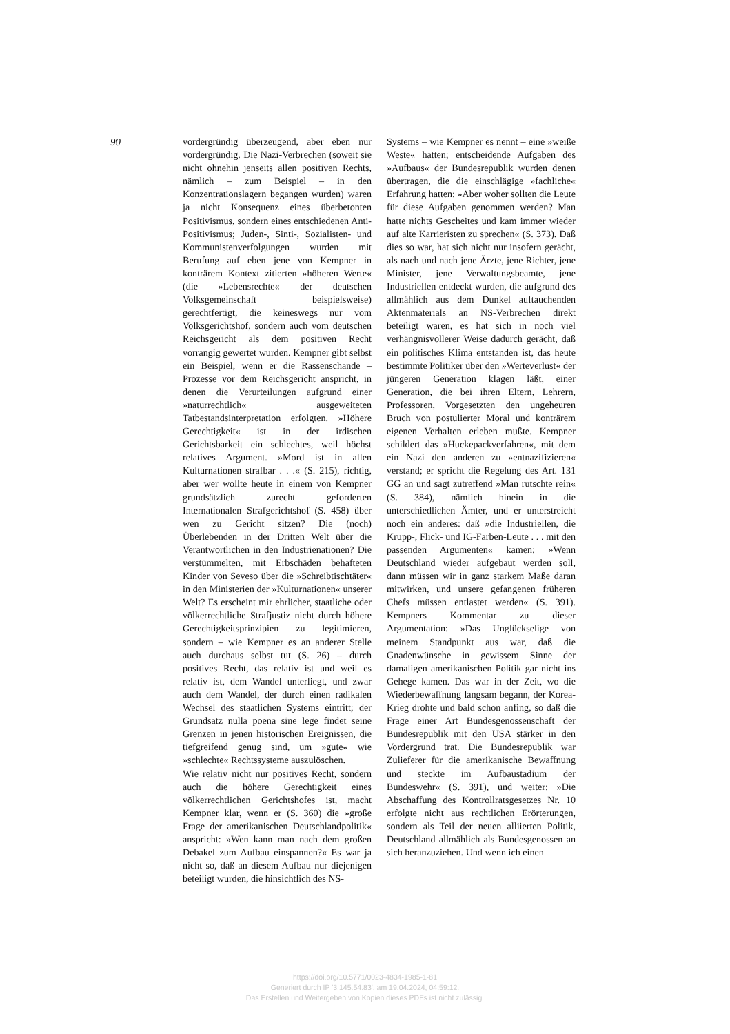90
vordergründig überzeugend, aber eben nur vordergründig. Die Nazi-Verbrechen (soweit sie nicht ohnehin jenseits allen positiven Rechts, nämlich – zum Beispiel – in den Konzentrationslagern begangen wurden) waren ja nicht Konsequenz eines überbetonten Positivismus, sondern eines entschiedenen Anti-Positivismus; Juden-, Sinti-, Sozialisten- und Kommunistenverfolgungen wurden mit Berufung auf eben jene von Kempner in konträrem Kontext zitierten »höheren Werte« (die »Lebensrechte« der deutschen Volksgemeinschaft beispielsweise) gerechtfertigt, die keineswegs nur vom Volksgerichtshof, sondern auch vom deutschen Reichsgericht als dem positiven Recht vorrangig gewertet wurden. Kempner gibt selbst ein Beispiel, wenn er die Rassenschande – Prozesse vor dem Reichsgericht anspricht, in denen die Verurteilungen aufgrund einer »naturrechtlich« ausgeweiteten Tatbestandsinterpretation erfolgten. »Höhere Gerechtigkeit« ist in der irdischen Gerichtsbarkeit ein schlechtes, weil höchst relatives Argument. »Mord ist in allen Kulturnationen strafbar . . .« (S. 215), richtig, aber wer wollte heute in einem von Kempner grundsätzlich zurecht geforderten Internationalen Strafgerichtshof (S. 458) über wen zu Gericht sitzen? Die (noch) Überlebenden in der Dritten Welt über die Verantwortlichen in den Industrienationen? Die verstümmelten, mit Erbschäden behafteten Kinder von Seveso über die »Schreibtischtäter« in den Ministerien der »Kulturnationen« unserer Welt? Es erscheint mir ehrlicher, staatliche oder völkerrechtliche Strafjustiz nicht durch höhere Gerechtigkeitsprinzipien zu legitimieren, sondern – wie Kempner es an anderer Stelle auch durchaus selbst tut (S. 26) – durch positives Recht, das relativ ist und weil es relativ ist, dem Wandel unterliegt, und zwar auch dem Wandel, der durch einen radikalen Wechsel des staatlichen Systems eintritt; der Grundsatz nulla poena sine lege findet seine Grenzen in jenen historischen Ereignissen, die tiefgreifend genug sind, um »gute« wie »schlechte« Rechtssysteme auszulöschen.
Wie relativ nicht nur positives Recht, sondern auch die höhere Gerechtigkeit eines völkerrechtlichen Gerichtshofes ist, macht Kempner klar, wenn er (S. 360) die »große Frage der amerikanischen Deutschlandpolitik« anspricht: »Wen kann man nach dem großen Debakel zum Aufbau einspannen?« Es war ja nicht so, daß an diesem Aufbau nur diejenigen beteiligt wurden, die hinsichtlich des NS-
Systems – wie Kempner es nennt – eine »weiße Weste« hatten; entscheidende Aufgaben des »Aufbaus« der Bundesrepublik wurden denen übertragen, die die einschlägige »fachliche« Erfahrung hatten: »Aber woher sollten die Leute für diese Aufgaben genommen werden? Man hatte nichts Gescheites und kam immer wieder auf alte Karrieristen zu sprechen« (S. 373). Daß dies so war, hat sich nicht nur insofern gerächt, als nach und nach jene Ärzte, jene Richter, jene Minister, jene Verwaltungsbeamte, jene Industriellen entdeckt wurden, die aufgrund des allmählich aus dem Dunkel auftauchenden Aktenmaterials an NS-Verbrechen direkt beteiligt waren, es hat sich in noch viel verhängnisvollerer Weise dadurch gerächt, daß ein politisches Klima entstanden ist, das heute bestimmte Politiker über den »Werteverlust« der jüngeren Generation klagen läßt, einer Generation, die bei ihren Eltern, Lehrern, Professoren, Vorgesetzten den ungeheuren Bruch von postulierter Moral und konträrem eigenen Verhalten erleben mußte. Kempner schildert das »Huckepackverfahren«, mit dem ein Nazi den anderen zu »entnazifizieren« verstand; er spricht die Regelung des Art. 131 GG an und sagt zutreffend »Man rutschte rein« (S. 384), nämlich hinein in die unterschiedlichen Ämter, und er unterstreicht noch ein anderes: daß »die Industriellen, die Krupp-, Flick- und IG-Farben-Leute . . . mit den passenden Argumenten« kamen: »Wenn Deutschland wieder aufgebaut werden soll, dann müssen wir in ganz starkem Maße daran mitwirken, und unsere gefangenen früheren Chefs müssen entlastet werden« (S. 391). Kempners Kommentar zu dieser Argumentation: »Das Unglückselige von meinem Standpunkt aus war, daß die Gnadenwünsche in gewissem Sinne der damaligen amerikanischen Politik gar nicht ins Gehege kamen. Das war in der Zeit, wo die Wiederbewaffnung langsam begann, der Korea-Krieg drohte und bald schon anfing, so daß die Frage einer Art Bundesgenossenschaft der Bundesrepublik mit den USA stärker in den Vordergrund trat. Die Bundesrepublik war Zulieferer für die amerikanische Bewaffnung und steckte im Aufbaustadium der Bundeswehr« (S. 391), und weiter: »Die Abschaffung des Kontrollratsgesetzes Nr. 10 erfolgte nicht aus rechtlichen Erörterungen, sondern als Teil der neuen alliierten Politik, Deutschland allmählich als Bundesgenossen an sich heranzuziehen. Und wenn ich einen
https://doi.org/10.5771/0023-4834-1985-1-81
Generiert durch IP '3.145.54.83', am 19.04.2024, 04:59:12.
Das Erstellen und Weitergeben von Kopien dieses PDFs ist nicht zulässig.